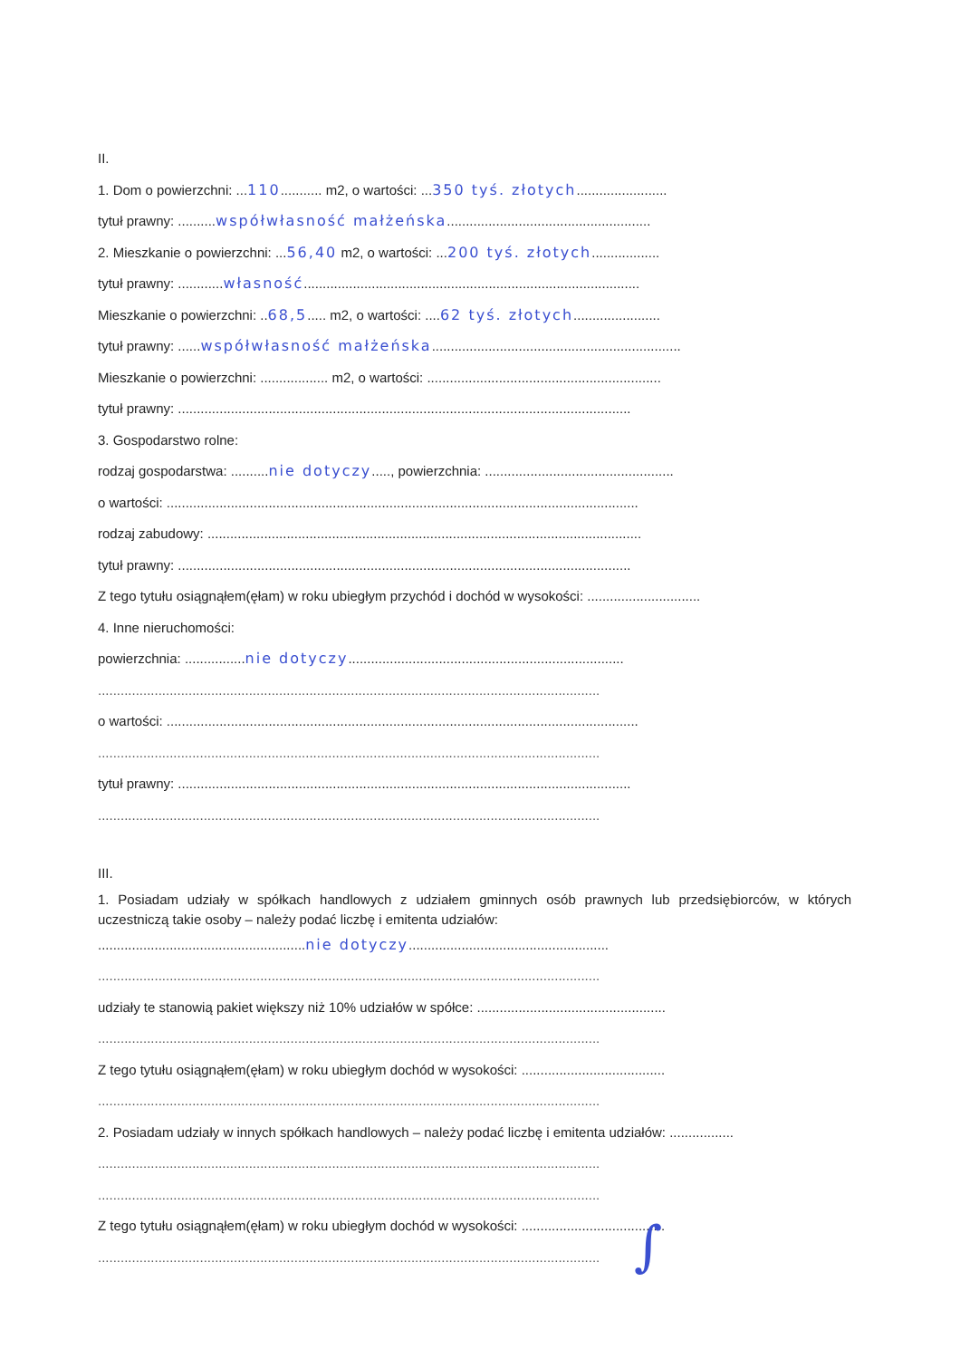II.
1. Dom o powierzchni: ...110........... m2, o wartości: ...350 tyś. złotych........................
tytuł prawny: ..........współwłasność małżeńska......................................................
2. Mieszkanie o powierzchni: ...56,40 m2, o wartości: ...200 tyś. złotych..................
tytuł prawny: ............własność.........................................................................................
Mieszkanie o powierzchni: ..68,5..... m2, o wartości: ....62 tyś. złotych.......................
tytuł prawny: ......współwłasność małżeńska..................................................................
Mieszkanie o powierzchni: .................. m2, o wartości: ..............................................................
tytuł prawny: ........................................................................................................................
3. Gospodarstwo rolne:
rodzaj gospodarstwa: ..........nie dotyczy....., powierzchnia: ..................................................
o wartości: .............................................................................................................................
rodzaj zabudowy: ...................................................................................................................
tytuł prawny: ........................................................................................................................
Z tego tytułu osiągnąłem(ęłam) w roku ubiegłym przychód i dochód w wysokości: ..............................
4. Inne nieruchomości:
powierzchnia: ................nie dotyczy.........................................................................
.....................................................................................................................................
o wartości: .............................................................................................................................
.....................................................................................................................................
tytuł prawny: ........................................................................................................................
.....................................................................................................................................
III.
1. Posiadam udziały w spółkach handlowych z udziałem gminnych osób prawnych lub przedsiębiorców, w których uczestniczą takie osoby – należy podać liczbę i emitenta udziałów:
.......................................................nie dotyczy.....................................................
.....................................................................................................................................
udziały te stanowią pakiet większy niż 10% udziałów w spółce: ..................................................
.....................................................................................................................................
Z tego tytułu osiągnąłem(ęłam) w roku ubiegłym dochód w wysokości: ......................................
.....................................................................................................................................
2. Posiadam udziały w innych spółkach handlowych – należy podać liczbę i emitenta udziałów: .................
.....................................................................................................................................
.....................................................................................................................................
Z tego tytułu osiągnąłem(ęłam) w roku ubiegłym dochód w wysokości: ......................................
.....................................................................................................................................
∫